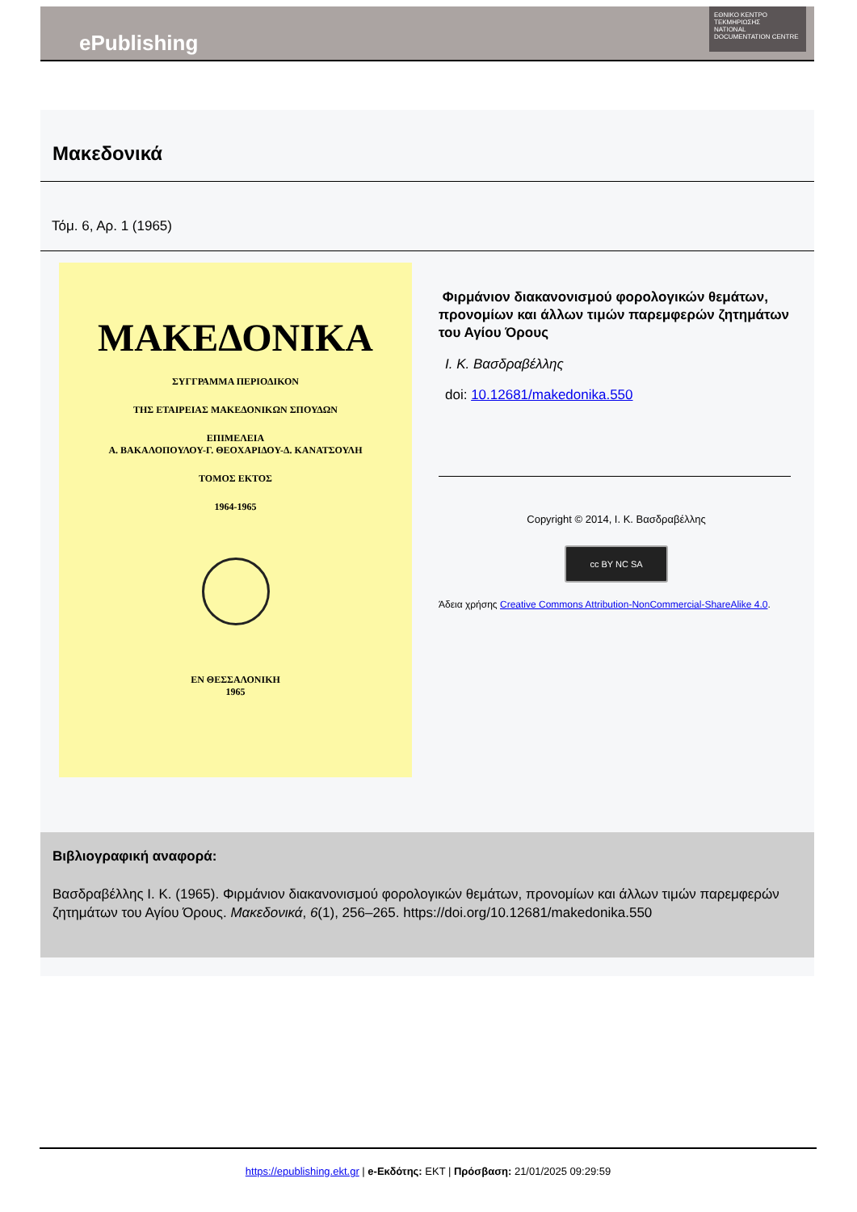ePublishing
ΕΘΝΙΚΟ ΚΕΝΤΡΟ ΤΕΚΜΗΡΙΩΣΗΣ
NATIONAL DOCUMENTATION CENTRE
Μακεδονικά
Τόμ. 6, Αρ. 1 (1965)
ΜΑΚΕΔΟΝΙΚΑ
ΣΥΓΓΡΑΜΜΑ ΠΕΡΙΟΔΙΚΟΝ
ΤΗΣ ΕΤΑΙΡΕΙΑΣ ΜΑΚΕΔΟΝΙΚΩΝ ΣΠΟΥΔΩΝ
ΕΠΙΜΕΛΕΙΑ
Α. ΒΑΚΑΛΟΠΟΥΛΟΥ-Γ. ΘΕΟΧΑΡΙΔΟΥ-Δ. ΚΑΝΑΤΣΟΥΛΗ
ΤΟΜΟΣ ΕΚΤΟΣ
1964-1965
ΕΝ ΘΕΣΣΑΛΟΝΙΚΗ
1965
Φιρμάνιον διακανονισμού φορολογικών θεμάτων, προνομίων και άλλων τιμών παρεμφερών ζητημάτων του Αγίου Όρους
Ι. Κ. Βασδραβέλλης
doi: 10.12681/makedonika.550
Copyright © 2014, Ι. Κ. Βασδραβέλλης
cc BY NC SA
Άδεια χρήσης Creative Commons Attribution-NonCommercial-ShareAlike 4.0.
Βιβλιογραφική αναφορά:
Βασδραβέλλης Ι. Κ. (1965). Φιρμάνιον διακανονισμού φορολογικών θεμάτων, προνομίων και άλλων τιμών παρεμφερών ζητημάτων του Αγίου Όρους. Μακεδονικά, 6(1), 256–265. https://doi.org/10.12681/makedonika.550
https://epublishing.ekt.gr | e-Εκδότης: EKT | Πρόσβαση: 21/01/2025 09:29:59